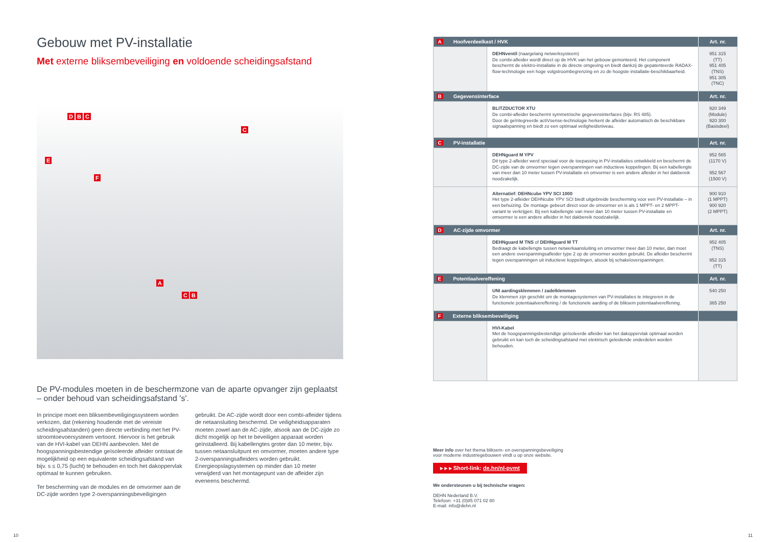Gebouw met PV-installatie
Met externe bliksembeveiliging en voldoende scheidingsafstand
D B C
C
E
F
A
C B
De PV-modules moeten in de beschermzone van de aparte opvanger zijn geplaatst – onder behoud van scheidingsafstand 's'.
In principe moet een bliksembeveiligingssysteem worden verkozen, dat (rekening houdende met de vereiste scheidingsafstanden) geen directe verbinding met het PV-stroomtoevoersysteem vertoont. Hiervoor is het gebruik van de HVI-kabel van DEHN aanbevolen. Met de hoogspanningsbestendige geïsoleerde afleider ontstaat de mogelijkheid op een equivalente scheidingsafstand van bijv. s ≤ 0,75 (lucht) te behouden en toch het dakoppervlak optimaal te kunnen gebruiken.
Ter bescherming van de modules en de omvormer aan de DC-zijde worden type 2-overspanningsbeveiligingen gebruikt. De AC-zijde wordt door een combi-afleider tijdens de netaansluiting beschermd. De veiligheidsapparaten moeten zowel aan de AC-zijde, alsook aan de DC-zijde zo dicht mogelijk op het te beveiligen apparaat worden geïnstalleerd. Bij kabellengtes groter dan 10 meter, bijv. tussen netaansluitpunt en omvormer, moeten andere type 2-overspanningsafleiders worden gebruikt. Energieopslagsystemen op minder dan 10 meter verwijderd van het montagepunt van de afleider zijn eveneens beschermd.
| A Hoofverdeelkast / HVK | | Art. nr. |
| --- | --- | --- |
| | DEHNventil (naargelang netwerksysteem) De combi-afleider wordt direct op de HVK van het gebouw gemonteerd. Het component beschermt de elektro-installatie in de directe omgeving en biedt dankzij de gepatenteerde RADAX-flow-technologie een hoge volgstroombegrenzing en zo de hoogste installatie-beschikbaarheid. | 951 315 (TT) 951 405 (TNS) 951 305 (TNC) |
| B Gegevensinterface | | Art. nr. |
| | BLITZDUCTOR XTU De combi-afleider beschermt symmetrische gegevensinterfaces (bijv. RS 485). Door de geïntegreerde actiVsense-technologie herkent de afleider automatisch de beschikbare signaalspanning en biedt zo een optimaal veiligheidsniveau. | 920 349 (Module) 920 300 (Basisdeel) |
| C PV-installatie | | Art. nr. |
| | DEHNguard M YPV Dit type 2-afleider werd speciaal voor de toepassing in PV-installaties ontwikkeld en beschermt de DC-zijde van de omvormer tegen overspanningen van inductieve koppelingen. Bij een kabellengte van meer dan 10 meter tussen PV-installatie en omvormer is een andere afleider in het dakbereik noodzakelijk. | 952 565 (1170 V) 952 567 (1500 V) |
| | Alternatief: DEHNcube YPV SCI 1000 Het type 2-afleider DEHNcube YPV SCI biedt uitgebreide bescherming voor een PV-installatie – in een behuizing. De montage gebeurt direct voor de omvormer en is als 1 MPPT- en 2 MPPT-variant te verkrijgen. Bij een kabellengte van meer dan 10 meter tussen PV-installatie en omvormer is een andere afleider in het dakbereik noodzakelijk. | 900 910 (1 MPPT) 900 920 (2 MPPT) |
| D AC-zijde omvormer | | Art. nr. |
| | DEHNguard M TNS of DEHNguard M TT Bedraagt de kabellengte tussen netwerkaansluiting en omvormer meer dan 10 meter, dan moet een andere overspanningsafleider type 2 op de omvormer worden gebruikt. De afleider beschermt tegen overspanningen uit inductieve koppelingen, alsook bij schakeloverspanningen. | 952 405 (TNS) 952 315 (TT) |
| E Potentiaalvereffening | | Art. nr. |
| | UNI aardingsklemmen / zadelklemmen De klemmen zijn geschikt om de montagesystemen van PV-installaties te integreren in de functionele potentiaalvereffening / de functionele aarding of de bliksem potentiaalvereffening. | 540 250 365 250 |
| F Externe bliksembeveiliging | | |
| | HVI-Kabel Met de hoogspanningsbestendige geïsoleerde afleider kan het dakoppervlak optimaal worden gebruikt en kan toch de scheidingsafstand met elektrisch geleidende onderdelen worden behouden. | |
Meer info over het thema bliksem- en overspanningsbeveiliging
voor moderne industriegebouwen vindt u op onze website.
▸ ▸ ▸ Short-link: de.hn/nl-pvmt
We ondersteunen u bij technische vragen:
DEHN Nederland B.V.
Telefoon: +31 (0)85 071 02 80
E-mail: info@dehn.nl
10 11